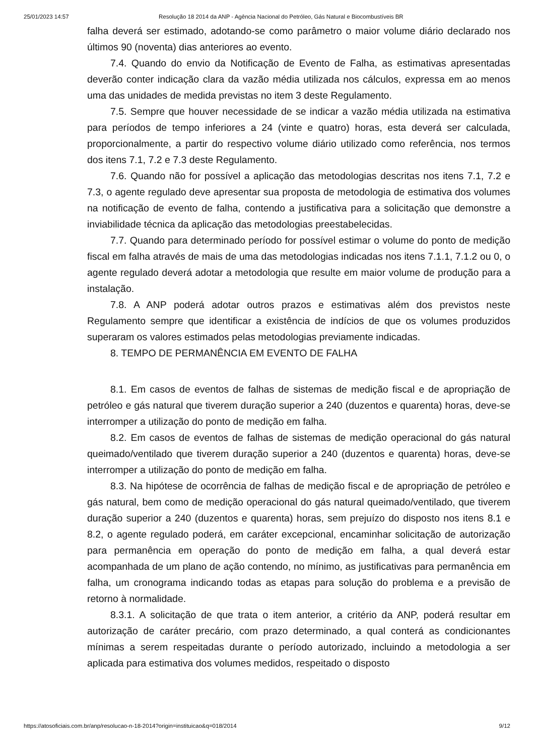25/01/2023 14:57 Resolução 18 2014 da ANP - Agência Nacional do Petróleo, Gás Natural e Biocombustíveis BR
falha deverá ser estimado, adotando-se como parâmetro o maior volume diário declarado nos últimos 90 (noventa) dias anteriores ao evento.
7.4. Quando do envio da Notificação de Evento de Falha, as estimativas apresentadas deverão conter indicação clara da vazão média utilizada nos cálculos, expressa em ao menos uma das unidades de medida previstas no item 3 deste Regulamento.
7.5. Sempre que houver necessidade de se indicar a vazão média utilizada na estimativa para períodos de tempo inferiores a 24 (vinte e quatro) horas, esta deverá ser calculada, proporcionalmente, a partir do respectivo volume diário utilizado como referência, nos termos dos itens 7.1, 7.2 e 7.3 deste Regulamento.
7.6. Quando não for possível a aplicação das metodologias descritas nos itens 7.1, 7.2 e 7.3, o agente regulado deve apresentar sua proposta de metodologia de estimativa dos volumes na notificação de evento de falha, contendo a justificativa para a solicitação que demonstre a inviabilidade técnica da aplicação das metodologias preestabelecidas.
7.7. Quando para determinado período for possível estimar o volume do ponto de medição fiscal em falha através de mais de uma das metodologias indicadas nos itens 7.1.1, 7.1.2 ou 0, o agente regulado deverá adotar a metodologia que resulte em maior volume de produção para a instalação.
7.8. A ANP poderá adotar outros prazos e estimativas além dos previstos neste Regulamento sempre que identificar a existência de indícios de que os volumes produzidos superaram os valores estimados pelas metodologias previamente indicadas.
8. TEMPO DE PERMANÊNCIA EM EVENTO DE FALHA
8.1. Em casos de eventos de falhas de sistemas de medição fiscal e de apropriação de petróleo e gás natural que tiverem duração superior a 240 (duzentos e quarenta) horas, deve-se interromper a utilização do ponto de medição em falha.
8.2. Em casos de eventos de falhas de sistemas de medição operacional do gás natural queimado/ventilado que tiverem duração superior a 240 (duzentos e quarenta) horas, deve-se interromper a utilização do ponto de medição em falha.
8.3. Na hipótese de ocorrência de falhas de medição fiscal e de apropriação de petróleo e gás natural, bem como de medição operacional do gás natural queimado/ventilado, que tiverem duração superior a 240 (duzentos e quarenta) horas, sem prejuízo do disposto nos itens 8.1 e 8.2, o agente regulado poderá, em caráter excepcional, encaminhar solicitação de autorização para permanência em operação do ponto de medição em falha, a qual deverá estar acompanhada de um plano de ação contendo, no mínimo, as justificativas para permanência em falha, um cronograma indicando todas as etapas para solução do problema e a previsão de retorno à normalidade.
8.3.1. A solicitação de que trata o item anterior, a critério da ANP, poderá resultar em autorização de caráter precário, com prazo determinado, a qual conterá as condicionantes mínimas a serem respeitadas durante o período autorizado, incluindo a metodologia a ser aplicada para estimativa dos volumes medidos, respeitado o disposto
https://atosoficiais.com.br/anp/resolucao-n-18-2014?origin=instituicao&q=018/2014 9/12